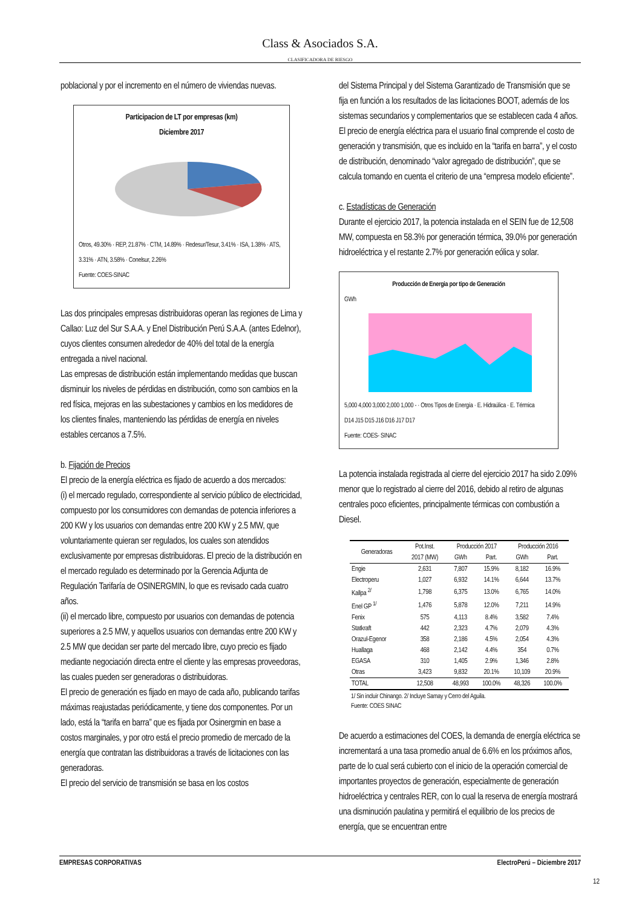Class & Asociados S.A.
CLASIFICADORA DE RIESGO
poblacional y por el incremento en el número de viviendas nuevas.
Participacion de LT por empresas (km)
Diciembre 2017
Otros, 49.30% · REP, 21.87% · CTM, 14.89% · Redesur/Tesur, 3.41% · ISA, 1.38% · ATS, 3.31% · ATN, 3.58% · Conelsur, 2.26%
Fuente: COES-SINAC
Las dos principales empresas distribuidoras operan las regiones de Lima y Callao: Luz del Sur S.A.A. y Enel Distribución Perú S.A.A. (antes Edelnor), cuyos clientes consumen alrededor de 40% del total de la energía entregada a nivel nacional.
Las empresas de distribución están implementando medidas que buscan disminuir los niveles de pérdidas en distribución, como son cambios en la red física, mejoras en las subestaciones y cambios en los medidores de los clientes finales, manteniendo las pérdidas de energía en niveles estables cercanos a 7.5%.
b. Fijación de Precios
El precio de la energía eléctrica es fijado de acuerdo a dos mercados:
(i) el mercado regulado, correspondiente al servicio público de electricidad, compuesto por los consumidores con demandas de potencia inferiores a 200 KW y los usuarios con demandas entre 200 KW y 2.5 MW, que voluntariamente quieran ser regulados, los cuales son atendidos exclusivamente por empresas distribuidoras. El precio de la distribución en el mercado regulado es determinado por la Gerencia Adjunta de Regulación Tarifaría de OSINERGMIN, lo que es revisado cada cuatro años.
(ii) el mercado libre, compuesto por usuarios con demandas de potencia superiores a 2.5 MW, y aquellos usuarios con demandas entre 200 KW y 2.5 MW que decidan ser parte del mercado libre, cuyo precio es fijado mediante negociación directa entre el cliente y las empresas proveedoras, las cuales pueden ser generadoras o distribuidoras.
El precio de generación es fijado en mayo de cada año, publicando tarifas máximas reajustadas periódicamente, y tiene dos componentes. Por un lado, está la “tarifa en barra” que es fijada por Osinergmin en base a costos marginales, y por otro está el precio promedio de mercado de la energía que contratan las distribuidoras a través de licitaciones con las generadoras.
El precio del servicio de transmisión se basa en los costos
del Sistema Principal y del Sistema Garantizado de Transmisión que se fija en función a los resultados de las licitaciones BOOT, además de los sistemas secundarios y complementarios que se establecen cada 4 años.
El precio de energía eléctrica para el usuario final comprende el costo de generación y transmisión, que es incluido en la “tarifa en barra”, y el costo de distribución, denominado “valor agregado de distribución”, que se calcula tomando en cuenta el criterio de una “empresa modelo eficiente”.
c. Estadísticas de Generación
Durante el ejercicio 2017, la potencia instalada en el SEIN fue de 12,508 MW, compuesta en 58.3% por generación térmica, 39.0% por generación hidroeléctrica y el restante 2.7% por generación eólica y solar.
Producción de Energia por tipo de Generación
GWh
5,000 4,000 3,000 2,000 1,000 - · Otros Tipos de Energía · E. Hidraúlica · E. Térmica
D14 J15 D15 J16 D16 J17 D17
Fuente: COES- SINAC
La potencia instalada registrada al cierre del ejercicio 2017 ha sido 2.09% menor que lo registrado al cierre del 2016, debido al retiro de algunas centrales poco eficientes, principalmente térmicas con combustión a Diesel.
| Generadoras | Pot.Inst. | Producción 2017 | | Producción 2016 | |
| --- | --- | --- | --- | --- | --- |
| | 2017 (MW) | GWh | Part. | GWh | Part. |
| Engie | 2,631 | 7,807 | 15.9% | 8,182 | 16.9% |
| Electroperu | 1,027 | 6,932 | 14.1% | 6,644 | 13.7% |
| Kallpa <sup>2/</sup> | 1,798 | 6,375 | 13.0% | 6,765 | 14.0% |
| Enel GP <sup>1/</sup> | 1,476 | 5,878 | 12.0% | 7,211 | 14.9% |
| Fenix | 575 | 4,113 | 8.4% | 3,582 | 7.4% |
| Statkraft | 442 | 2,323 | 4.7% | 2,079 | 4.3% |
| Orazul-Egenor | 358 | 2,186 | 4.5% | 2,054 | 4.3% |
| Huallaga | 468 | 2,142 | 4.4% | 354 | 0.7% |
| EGASA | 310 | 1,405 | 2.9% | 1,346 | 2.8% |
| Otras | 3,423 | 9,832 | 20.1% | 10,109 | 20.9% |
| TOTAL | 12,508 | 48,993 | 100.0% | 48,326 | 100.0% |
1/ Sin incluir Chinango. 2/ Incluye Samay y Cerro del Aguila.
Fuente: COES SINAC
De acuerdo a estimaciones del COES, la demanda de energía eléctrica se incrementará a una tasa promedio anual de 6.6% en los próximos años, parte de lo cual será cubierto con el inicio de la operación comercial de importantes proyectos de generación, especialmente de generación hidroeléctrica y centrales RER, con lo cual la reserva de energía mostrará una disminución paulatina y permitirá el equilibrio de los precios de energía, que se encuentran entre
EMPRESAS CORPORATIVAS ElectroPerú – Diciembre 2017
12